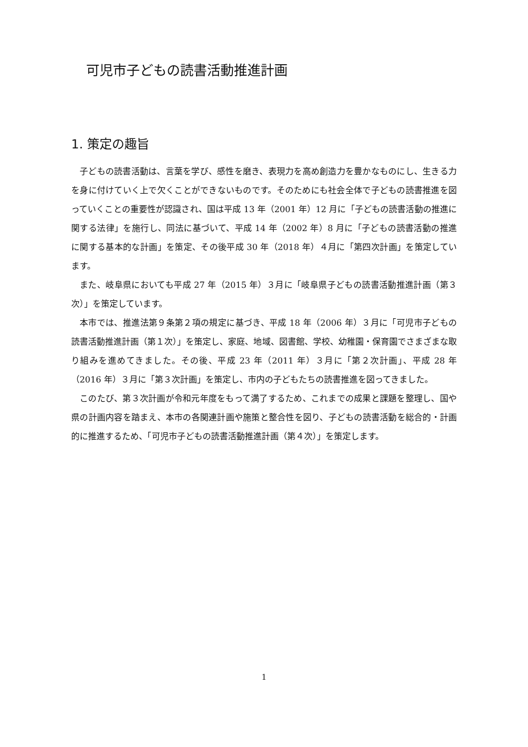可児市子どもの読書活動推進計画
1. 策定の趣旨
子どもの読書活動は、言葉を学び、感性を磨き、表現力を高め創造力を豊かなものにし、生きる力を身に付けていく上で欠くことができないものです。そのためにも社会全体で子どもの読書推進を図っていくことの重要性が認識され、国は平成 13 年（2001 年）12 月に「子どもの読書活動の推進に関する法律」を施行し、同法に基づいて、平成 14 年（2002 年）8 月に「子どもの読書活動の推進に関する基本的な計画」を策定、その後平成 30 年（2018 年）４月に「第四次計画」を策定しています。
また、岐阜県においても平成 27 年（2015 年）３月に「岐阜県子どもの読書活動推進計画（第３次）」を策定しています。
本市では、推進法第９条第２項の規定に基づき、平成 18 年（2006 年）３月に「可児市子どもの読書活動推進計画（第１次）」を策定し、家庭、地域、図書館、学校、幼稚園・保育園でさまざまな取り組みを進めてきました。その後、平成 23 年（2011 年）３月に「第２次計画」、平成 28 年（2016 年）３月に「第３次計画」を策定し、市内の子どもたちの読書推進を図ってきました。
このたび、第３次計画が令和元年度をもって満了するため、これまでの成果と課題を整理し、国や県の計画内容を踏まえ、本市の各関連計画や施策と整合性を図り、子どもの読書活動を総合的・計画的に推進するため、「可児市子どもの読書活動推進計画（第４次）」を策定します。
1